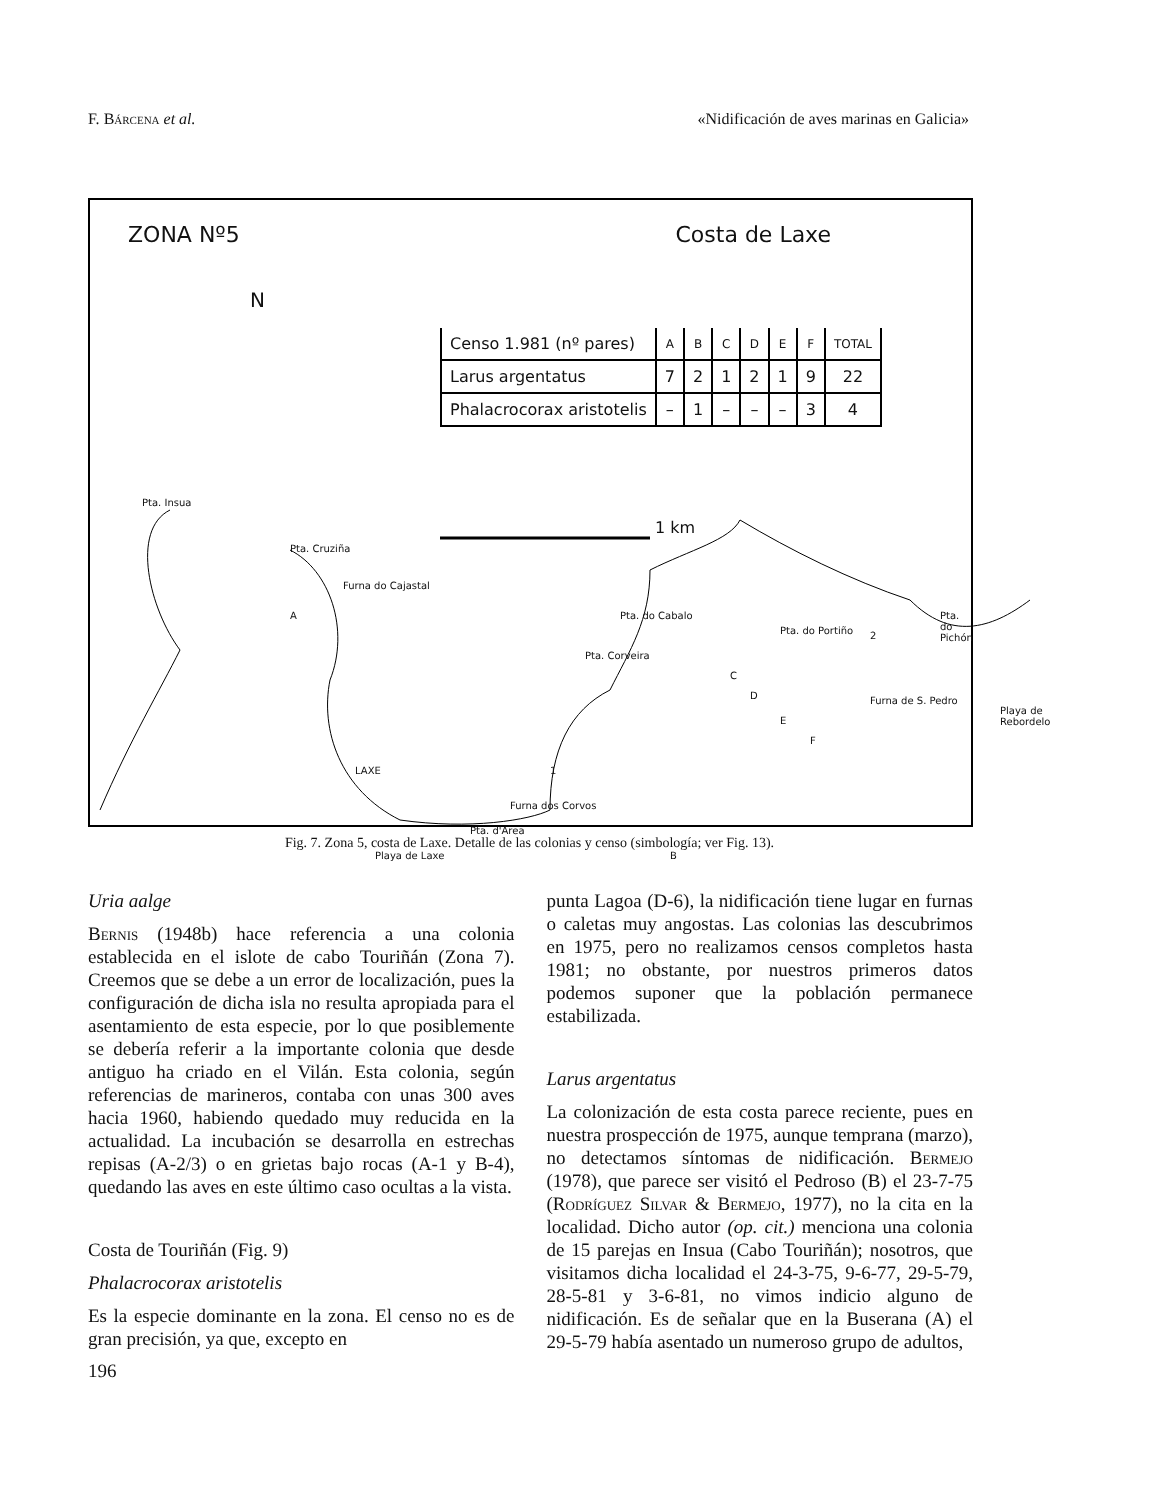F. Bárcena et al. «Nidificación de aves marinas en Galicia»
ZONA Nº5 Costa de Laxe
N
| Censo 1.981 (nº pares) | A | B | C | D | E | F | TOTAL |
| --- | --- | --- | --- | --- | --- | --- | --- |
| Larus argentatus | 7 | 2 | 1 | 2 | 1 | 9 | 22 |
| Phalacrocorax aristotelis | – | 1 | – | – | – | 3 | 4 |
Pta. Insua
Pta. Cruziña
Furna do Cajastal
A
1 km
Pta. do Cabalo
Pta. do Portiño 2
Pta. do Pichón
Pta. Corveira
C
D
E
F
Furna de S. Pedro
Playa de Rebordelo
LAXE 1
Furna dos Corvos
Pta. d'Area
Playa de Laxe B
Fig. 7. Zona 5, costa de Laxe. Detalle de las colonias y censo (simbología; ver Fig. 13).
Uria aalge
Bernis (1948b) hace referencia a una colonia establecida en el islote de cabo Touriñán (Zona 7). Creemos que se debe a un error de localización, pues la configuración de dicha isla no resulta apropiada para el asentamiento de esta especie, por lo que posiblemente se debería referir a la importante colonia que desde antiguo ha criado en el Vilán. Esta colonia, según referencias de marineros, contaba con unas 300 aves hacia 1960, habiendo quedado muy reducida en la actualidad. La incubación se desarrolla en estrechas repisas (A-2/3) o en grietas bajo rocas (A-1 y B-4), quedando las aves en este último caso ocultas a la vista.
Costa de Touriñán (Fig. 9)
Phalacrocorax aristotelis
Es la especie dominante en la zona. El censo no es de gran precisión, ya que, excepto en
punta Lagoa (D-6), la nidificación tiene lugar en furnas o caletas muy angostas. Las colonias las descubrimos en 1975, pero no realizamos censos completos hasta 1981; no obstante, por nuestros primeros datos podemos suponer que la población permanece estabilizada.
Larus argentatus
La colonización de esta costa parece reciente, pues en nuestra prospección de 1975, aunque temprana (marzo), no detectamos síntomas de nidificación. Bermejo (1978), que parece ser visitó el Pedroso (B) el 23-7-75 (Rodríguez Silvar & Bermejo, 1977), no la cita en la localidad. Dicho autor (op. cit.) menciona una colonia de 15 parejas en Insua (Cabo Touriñán); nosotros, que visitamos dicha localidad el 24-3-75, 9-6-77, 29-5-79, 28-5-81 y 3-6-81, no vimos indicio alguno de nidificación. Es de señalar que en la Buserana (A) el 29-5-79 había asentado un numeroso grupo de adultos,
196